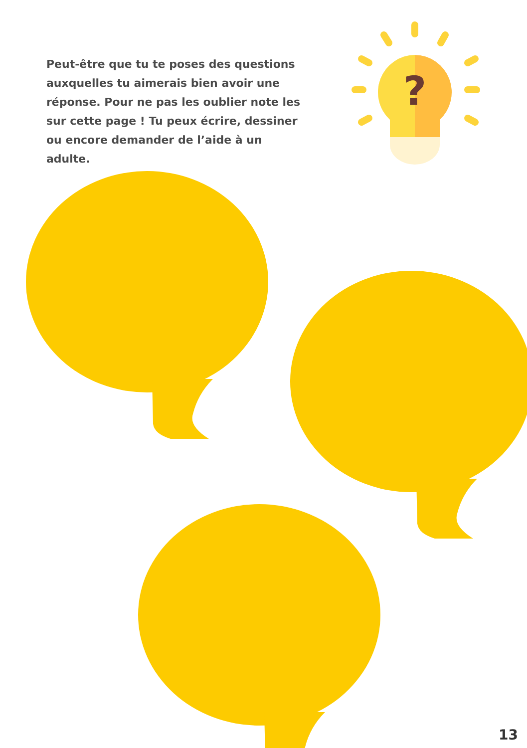Peut-être que tu te poses des questions auxquelles tu aimerais bien avoir une réponse. Pour ne pas les oublier note les sur cette page ! Tu peux écrire, dessiner ou encore demander de l’aide à un adulte.
?
13